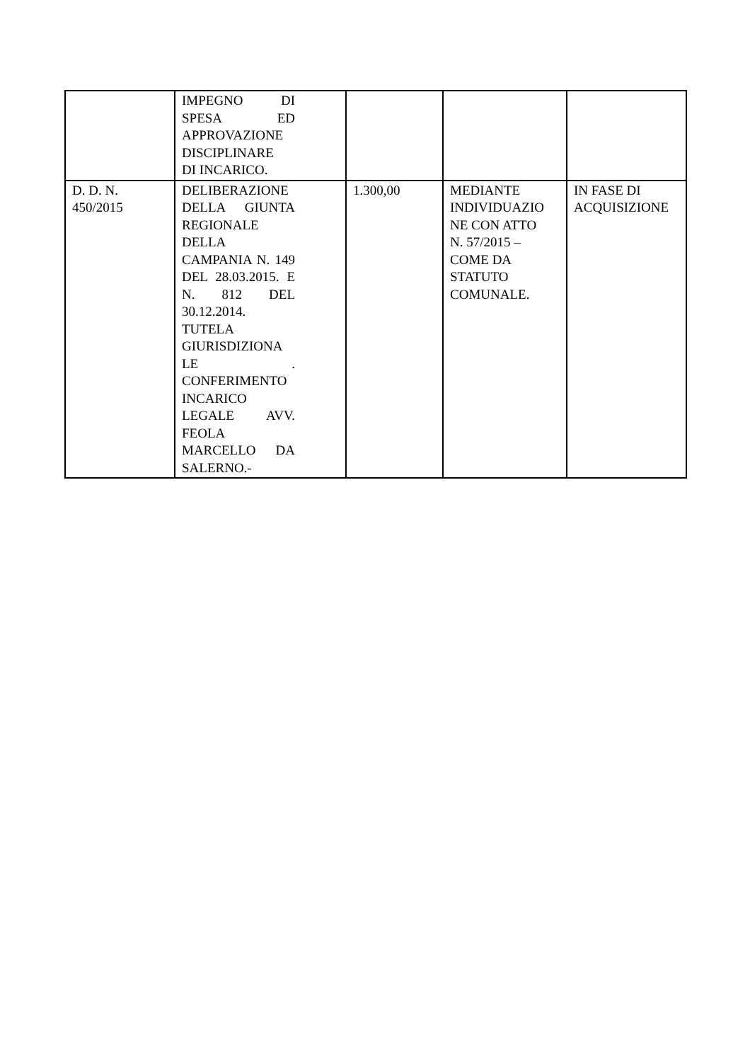| | IMPEGNO DI SPESA ED APPROVAZIONE DISCIPLINARE DI INCARICO. | | | |
| D. D. N. 450/2015 | DELIBERAZIONE DELLA GIUNTA REGIONALE DELLA CAMPANIA N. 149 DEL 28.03.2015. E N. 812 DEL 30.12.2014. TUTELA GIURISDIZIONA LE . CONFERIMENTO INCARICO LEGALE AVV. FEOLA MARCELLO DA SALERNO.- | 1.300,00 | MEDIANTE INDIVIDUAZIO NE CON ATTO N. 57/2015 – COME DA STATUTO COMUNALE. | IN FASE DI ACQUISIZIONE |